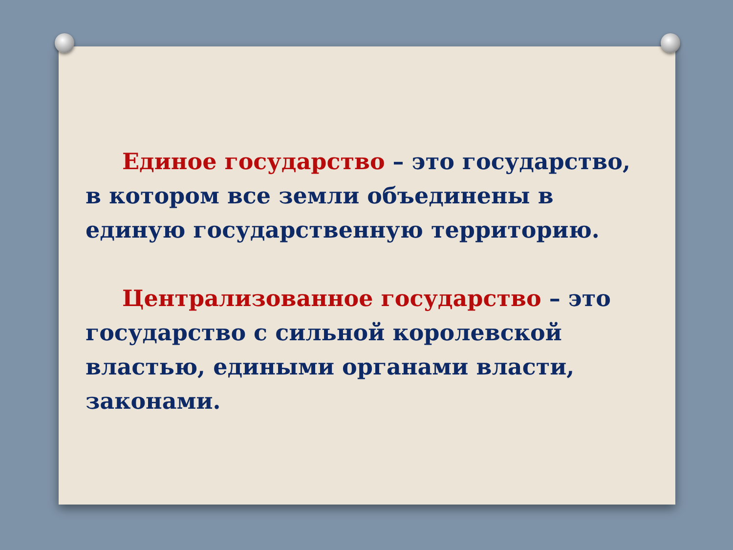Единое государство – это государство, в котором все земли объединены в единую государственную территорию.
Централизованное государство – это государство с сильной королевской властью, едиными органами власти, законами.